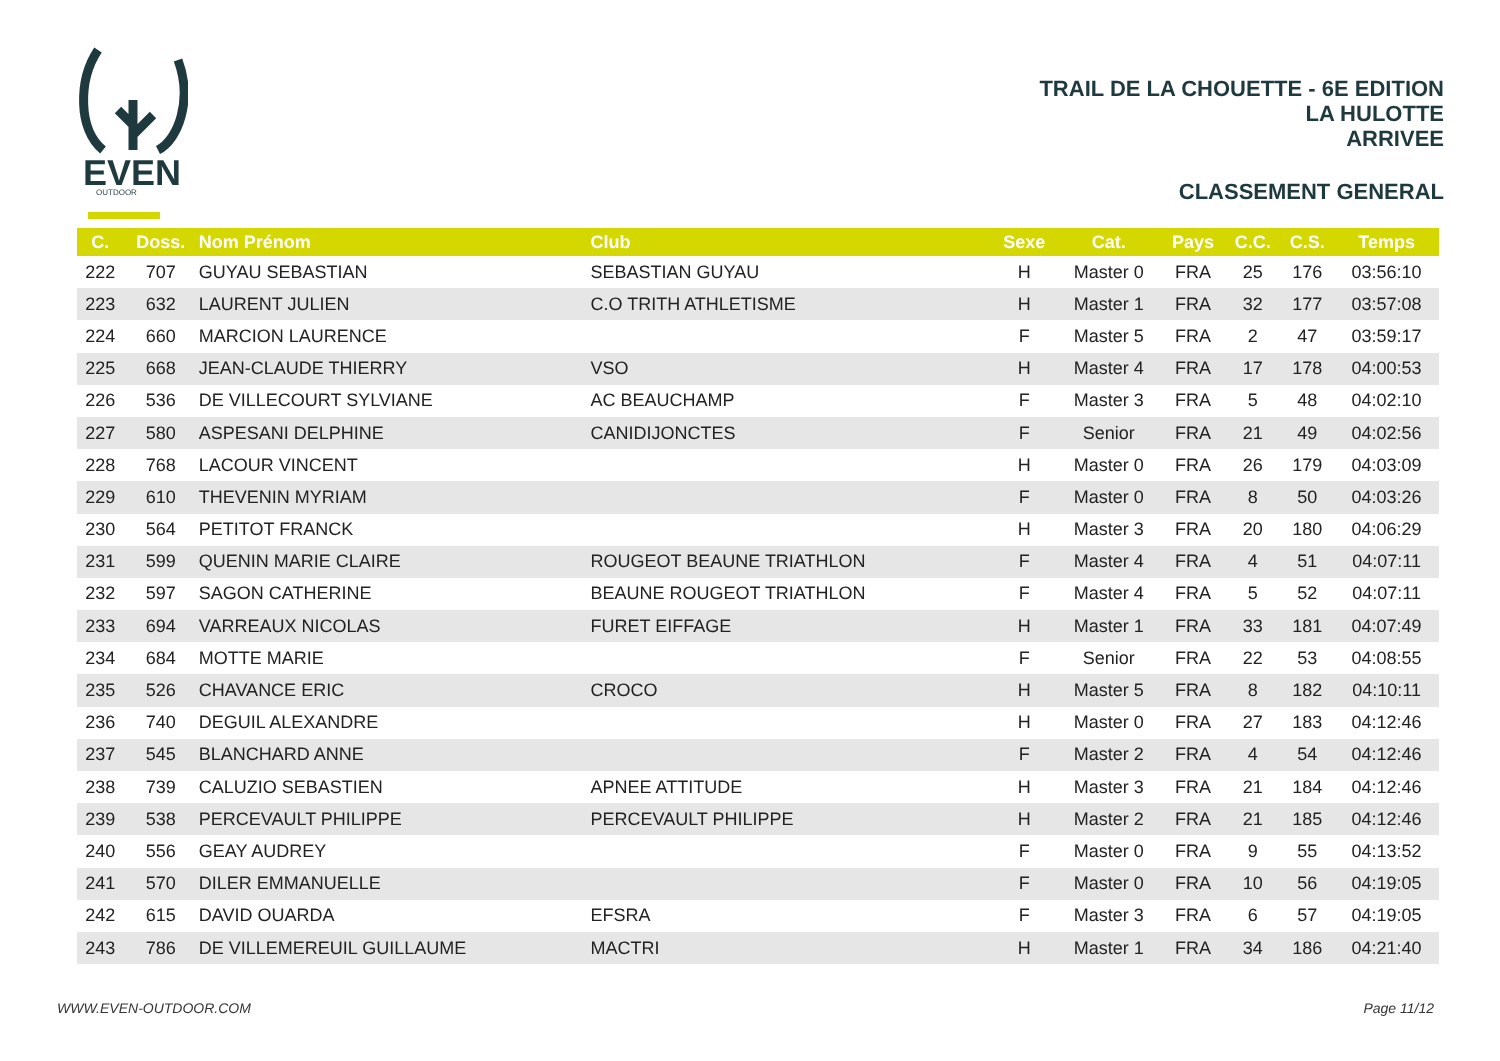EVEN
OUTDOOR
TRAIL DE LA CHOUETTE - 6E EDITION
LA HULOTTE
ARRIVEE
CLASSEMENT GENERAL
| C. | Doss. | Nom Prénom | Club | Sexe | Cat. | Pays | C.C. | C.S. | Temps |
| --- | --- | --- | --- | --- | --- | --- | --- | --- | --- |
| 222 | 707 | GUYAU SEBASTIAN | SEBASTIAN GUYAU | H | Master 0 | FRA | 25 | 176 | 03:56:10 |
| 223 | 632 | LAURENT JULIEN | C.O TRITH ATHLETISME | H | Master 1 | FRA | 32 | 177 | 03:57:08 |
| 224 | 660 | MARCION LAURENCE | | F | Master 5 | FRA | 2 | 47 | 03:59:17 |
| 225 | 668 | JEAN-CLAUDE THIERRY | VSO | H | Master 4 | FRA | 17 | 178 | 04:00:53 |
| 226 | 536 | DE VILLECOURT SYLVIANE | AC BEAUCHAMP | F | Master 3 | FRA | 5 | 48 | 04:02:10 |
| 227 | 580 | ASPESANI DELPHINE | CANIDIJONCTES | F | Senior | FRA | 21 | 49 | 04:02:56 |
| 228 | 768 | LACOUR VINCENT | | H | Master 0 | FRA | 26 | 179 | 04:03:09 |
| 229 | 610 | THEVENIN MYRIAM | | F | Master 0 | FRA | 8 | 50 | 04:03:26 |
| 230 | 564 | PETITOT FRANCK | | H | Master 3 | FRA | 20 | 180 | 04:06:29 |
| 231 | 599 | QUENIN MARIE CLAIRE | ROUGEOT BEAUNE TRIATHLON | F | Master 4 | FRA | 4 | 51 | 04:07:11 |
| 232 | 597 | SAGON CATHERINE | BEAUNE ROUGEOT TRIATHLON | F | Master 4 | FRA | 5 | 52 | 04:07:11 |
| 233 | 694 | VARREAUX NICOLAS | FURET EIFFAGE | H | Master 1 | FRA | 33 | 181 | 04:07:49 |
| 234 | 684 | MOTTE MARIE | | F | Senior | FRA | 22 | 53 | 04:08:55 |
| 235 | 526 | CHAVANCE ERIC | CROCO | H | Master 5 | FRA | 8 | 182 | 04:10:11 |
| 236 | 740 | DEGUIL ALEXANDRE | | H | Master 0 | FRA | 27 | 183 | 04:12:46 |
| 237 | 545 | BLANCHARD ANNE | | F | Master 2 | FRA | 4 | 54 | 04:12:46 |
| 238 | 739 | CALUZIO SEBASTIEN | APNEE ATTITUDE | H | Master 3 | FRA | 21 | 184 | 04:12:46 |
| 239 | 538 | PERCEVAULT PHILIPPE | PERCEVAULT PHILIPPE | H | Master 2 | FRA | 21 | 185 | 04:12:46 |
| 240 | 556 | GEAY AUDREY | | F | Master 0 | FRA | 9 | 55 | 04:13:52 |
| 241 | 570 | DILER EMMANUELLE | | F | Master 0 | FRA | 10 | 56 | 04:19:05 |
| 242 | 615 | DAVID OUARDA | EFSRA | F | Master 3 | FRA | 6 | 57 | 04:19:05 |
| 243 | 786 | DE VILLEMEREUIL GUILLAUME | MACTRI | H | Master 1 | FRA | 34 | 186 | 04:21:40 |
WWW.EVEN-OUTDOOR.COM Page 11/12